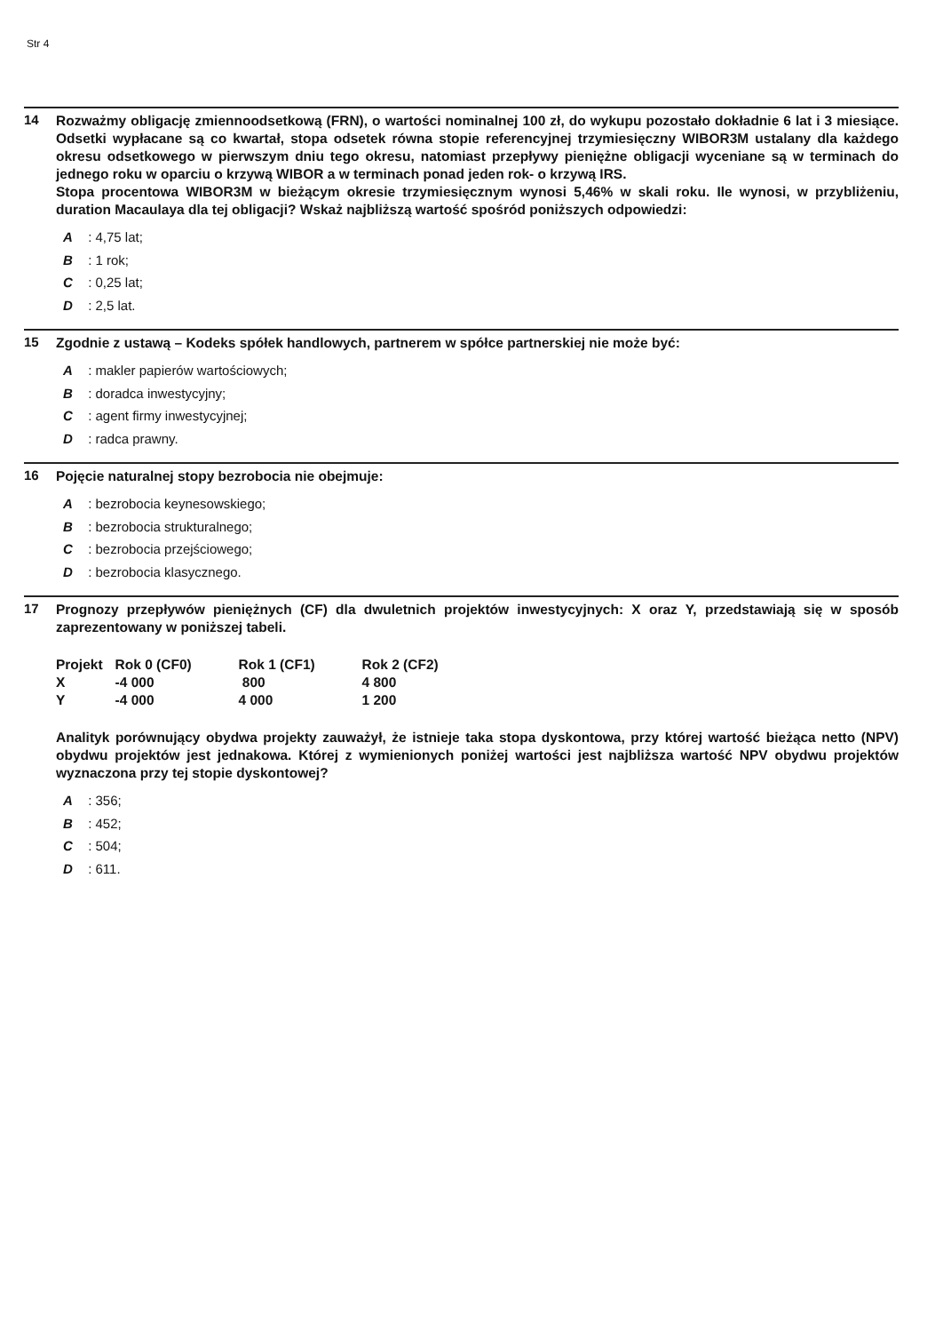Str 4
14
Rozważmy obligację zmiennoodsetkową (FRN), o wartości nominalnej 100 zł, do wykupu pozostało dokładnie 6 lat i 3 miesiące. Odsetki wypłacane są co kwartał, stopa odsetek równa stopie referencyjnej trzymiesięczny WIBOR3M ustalany dla każdego okresu odsetkowego w pierwszym dniu tego okresu, natomiast przepływy pieniężne obligacji wyceniane są w terminach do jednego roku w oparciu o krzywą WIBOR a w terminach ponad jeden rok- o krzywą IRS.
Stopa procentowa WIBOR3M w bieżącym okresie trzymiesięcznym wynosi 5,46% w skali roku. Ile wynosi, w przybliżeniu, duration Macaulaya dla tej obligacji? Wskaż najbliższą wartość spośród poniższych odpowiedzi:
A : 4,75 lat;
B : 1 rok;
C : 0,25 lat;
D : 2,5 lat.
15
Zgodnie z ustawą – Kodeks spółek handlowych, partnerem w spółce partnerskiej nie może być:
A : makler papierów wartościowych;
B : doradca inwestycyjny;
C : agent firmy inwestycyjnej;
D : radca prawny.
16
Pojęcie naturalnej stopy bezrobocia nie obejmuje:
A : bezrobocia keynesowskiego;
B : bezrobocia strukturalnego;
C : bezrobocia przejściowego;
D : bezrobocia klasycznego.
17
Prognozy przepływów pieniężnych (CF) dla dwuletnich projektów inwestycyjnych: X oraz Y, przedstawiają się w sposób zaprezentowany w poniższej tabeli.
| Projekt | Rok 0 (CF0) | Rok 1 (CF1) | Rok 2 (CF2) |
| --- | --- | --- | --- |
| X | -4 000 | 800 | 4 800 |
| Y | -4 000 | 4 000 | 1 200 |
Analityk porównujący obydwa projekty zauważył, że istnieje taka stopa dyskontowa, przy której wartość bieżąca netto (NPV) obydwu projektów jest jednakowa. Której z wymienionych poniżej wartości jest najbliższa wartość NPV obydwu projektów wyznaczona przy tej stopie dyskontowej?
A : 356;
B : 452;
C : 504;
D : 611.